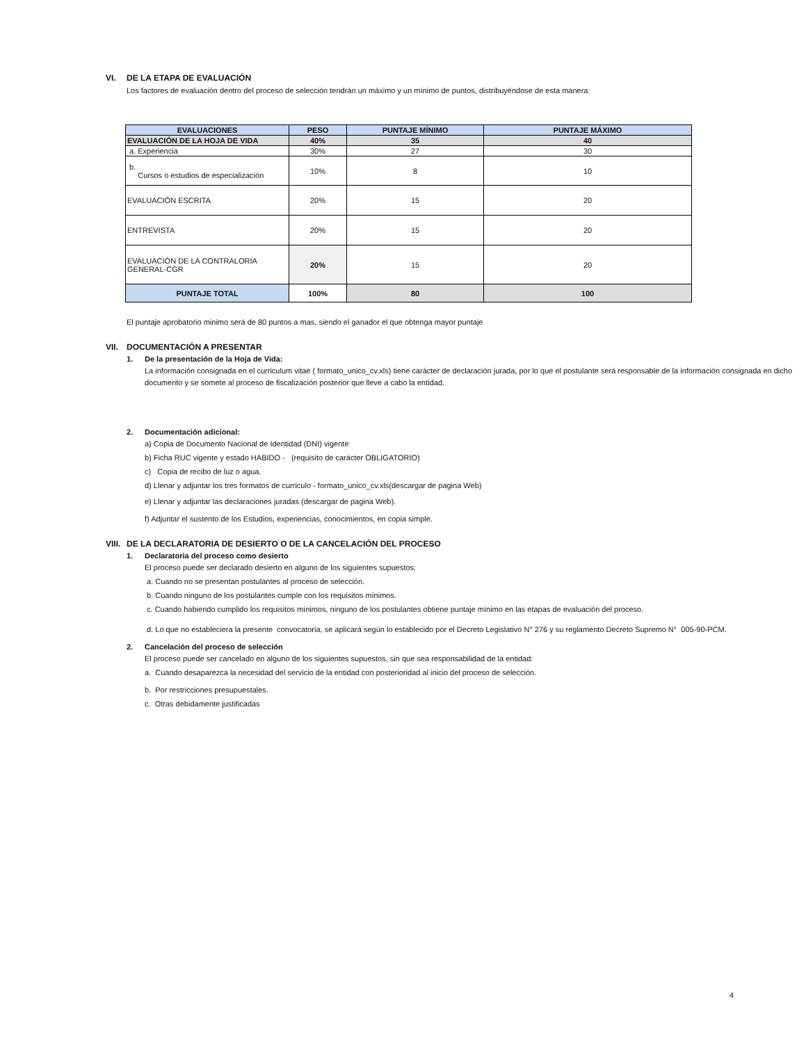VI. DE LA ETAPA DE EVALUACIÓN
Los factores de evaluación dentro del proceso de selección tendrán un máximo y un mínimo de puntos, distribuyéndose de esta manera:
| EVALUACIONES | PESO | PUNTAJE MÍNIMO | PUNTAJE MÁXIMO |
| --- | --- | --- | --- |
| EVALUACIÓN DE LA HOJA DE VIDA | 40% | 35 | 40 |
| a. Experiencia | 30% | 27 | 30 |
| b. Cursos o estudios de especialización | 10% | 8 | 10 |
| EVALUACIÓN ESCRITA | 20% | 15 | 20 |
| ENTREVISTA | 20% | 15 | 20 |
| EVALUACIÓN DE LA CONTRALORÍA GENERAL-CGR | 20% | 15 | 20 |
| PUNTAJE TOTAL | 100% | 80 | 100 |
El puntaje aprobatorio minimo será de 80 puntos a mas, siendo el ganador el que obtenga mayor puntaje
VII. DOCUMENTACIÓN A PRESENTAR
1. De la presentación de la Hoja de Vida:
La información consignada en el curriculum vitae ( formato_unico_cv.xls) tiene carácter de declaración jurada, por lo que el postulante será responsable de la información consignada en dicho documento y se somete al proceso de fiscalización posterior que lleve a cabo la entidad.
2. Documentación adicional:
a) Copia de Documento Nacional de Identidad (DNI) vigente
b) Ficha RUC vigente y estado HABIDO - (requisito de carácter OBLIGATORIO)
c) Copia de recibo de luz o agua.
d) Llenar y adjuntar los tres formatos de curriculo - formato_unico_cv.xls(descargar de pagina Web)
e) Llenar y adjuntar las declaraciones juradas (descargar de pagina Web).
f) Adjuntar el sustento de los Estudios, experiencias, conocimientos, en copia simple.
VIII. DE LA DECLARATORIA DE DESIERTO O DE LA CANCELACIÓN DEL PROCESO
1. Declaratoria del proceso como desierto
El proceso puede ser declarado desierto en alguno de los siguientes supuestos:
a. Cuando no se presentan postulantes al proceso de selección.
b. Cuando ninguno de los postulantes cumple con los requisitos mínimos.
c. Cuando habiendo cumplido los requisitos mínimos, ninguno de los postulantes obtiene puntaje mínimo en las etapas de evaluación del proceso.
d. Lo que no estableciera la presente convocatoria, se aplicará según lo establecido por el Decreto Legislativo N° 276 y su reglamento Decreto Supremo N° 005-90-PCM.
2. Cancelación del proceso de selección
El proceso puede ser cancelado en alguno de los siguientes supuestos, sin que sea responsabilidad de la entidad:
a. Cuando desaparezca la necesidad del servicio de la entidad con posterioridad al inicio del proceso de selección.
b. Por restricciones presupuestales.
c. Otras debidamente justificadas
4